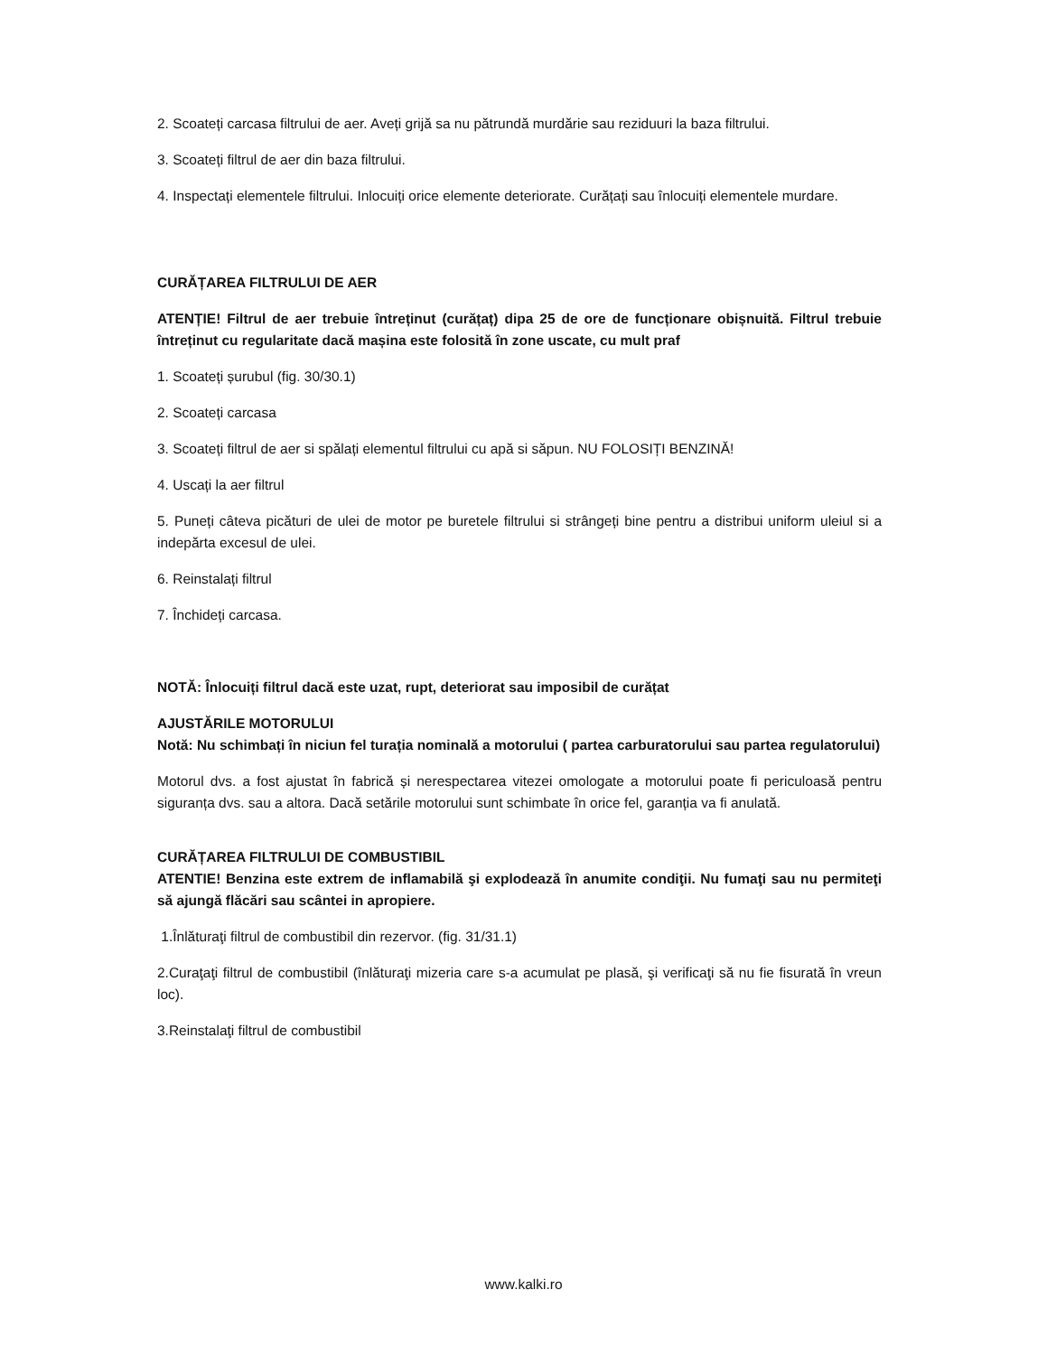2. Scoateți carcasa filtrului de aer. Aveți grijă sa nu pătrundă murdărie sau reziduuri la baza filtrului.
3. Scoateți filtrul de aer din baza filtrului.
4. Inspectați elementele filtrului. Inlocuiți orice elemente deteriorate. Curățați sau înlocuiți elementele murdare.
CURĂȚAREA FILTRULUI DE AER
ATENȚIE! Filtrul de aer trebuie întreținut (curățaț) dipa 25 de ore de funcționare obișnuită. Filtrul trebuie întreținut cu regularitate dacă mașina este folosită în zone uscate, cu mult praf
1. Scoateți șurubul (fig. 30/30.1)
2. Scoateți carcasa
3. Scoateți filtrul de aer si spălați elementul filtrului cu apă si săpun. NU FOLOSIȚI BENZINĂ!
4. Uscați la aer filtrul
5. Puneți câteva picături de ulei de motor pe buretele filtrului si strângeți bine pentru a distribui uniform uleiul si a indepărta excesul de ulei.
6. Reinstalați filtrul
7. Închideți carcasa.
NOTĂ: Înlocuiți filtrul dacă este uzat, rupt, deteriorat sau imposibil de curățat
AJUSTĂRILE MOTORULUI
Notă: Nu schimbați în niciun fel turația nominală a motorului ( partea carburatorului sau partea regulatorului)
Motorul dvs. a fost ajustat în fabrică și nerespectarea vitezei omologate a motorului poate fi periculoasă pentru siguranța dvs. sau a altora. Dacă setările motorului sunt schimbate în orice fel, garanția va fi anulată.
CURĂȚAREA FILTRULUI DE COMBUSTIBIL
ATENTIE! Benzina este extrem de inflamabilă şi explodează în anumite condiţii. Nu fumaţi sau nu permiteţi să ajungă flăcări sau scântei in apropiere.
1.Înlăturaţi filtrul de combustibil din rezervor. (fig. 31/31.1)
2.Curaţaţi filtrul de combustibil (înlăturaţi mizeria care s-a acumulat pe plasă, şi verificaţi să nu fie fisurată în vreun loc).
3.Reinstalaţi filtrul de combustibil
www.kalki.ro